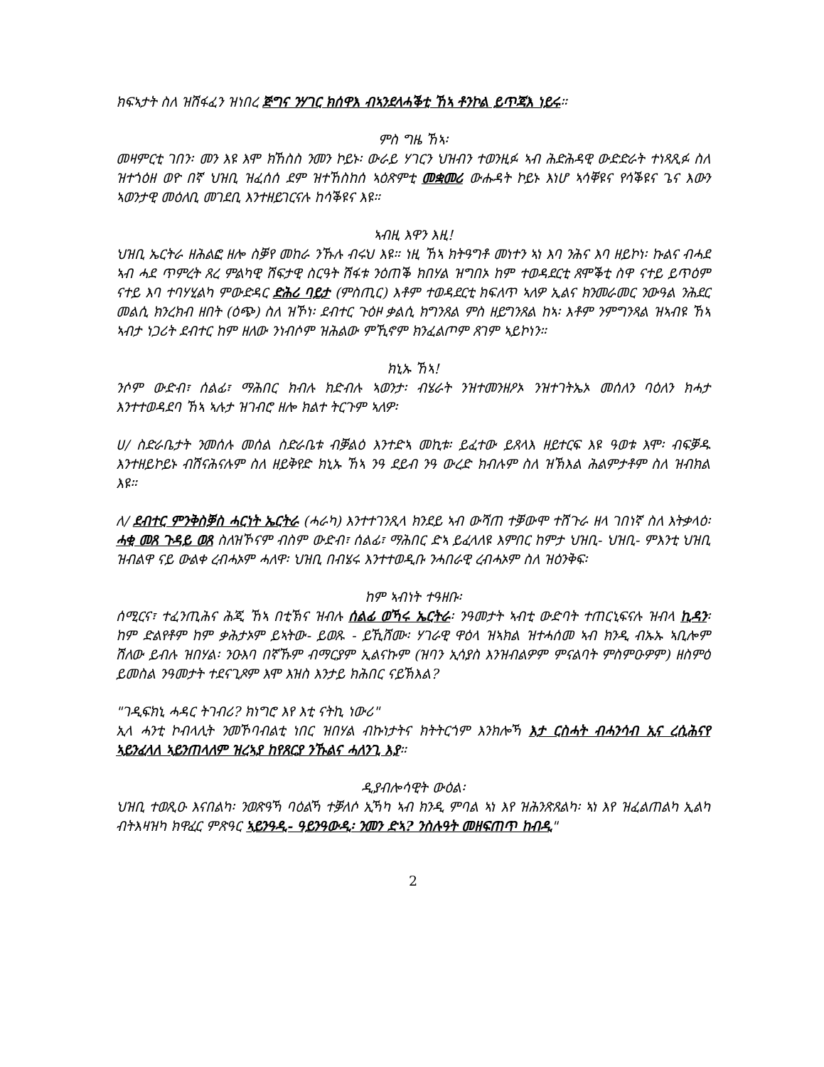ክፍኣታት ስለ ዝሽፋፈን ዝነበረ ጅግና ንሃገር ክሰዋእ ብኣንደላሓቕቲ ኸኣ ቶንኮል ይጥጃእ ነይሩ።
ምስ ግዜ ኸኣ፡
መዛምርቲ ገበን፡ መን እዩ እሞ ክኸስስ ንመን ኮይኑ፡ ውራይ ሃገርን ህዝብን ተወንዚፉ ኣብ ሕድሕዳዊ ውድድራት ተነጻጺፉ ስለ ዝተጎዕዘ ወዮ በኛ ህዝቢ ዝፈሰሰ ደም ዝተኸስከሰ ኣዕጽምቲ መቋመሪ ውሑዳት ኮይኑ እነሆ ኣሳቐዩና የሳቕዩና ጌና እውን ኣወንታዊ መዕለቢ መገደቢ እንተዘይገርናሉ ከሳቕዩና እዩ።
ኣብዚ እዋን እዚ!
ህዝቢ ኤርትራ ዘሕልፎ ዘሎ ስቓየ መከራ ንኹሉ ብሩህ እዩ። ነዚ ኸኣ ክትዓግቶ መነተን ኣነ እባ ንሕና እባ ዘይኮነ፡ ኩልና ብሓደ ኣብ ሓደ ጥምረት ጸረ ምልካዊ ሽፍታዊ ስርዓት ሽፋቱ ንዕጠቕ ክበሃል ዝግበኦ ከም ተወዳደርቲ ጸሞቕቲ ስዋ ናተይ ይጥዕም ናተይ እባ ተባሃሂልካ ምውድዳር ድሕሪ ባይታ (ምስጢር) እቶም ተወዳደርቲ ክፍለጥ ኣለዎ ኢልና ክንመራመር ንውዓል ንሕደር መልሲ ክንረክብ ዘበት (ዕጭ) ስለ ዝኾነ፡ ደብተር ጉዕዞ ቃልሲ ክግንጸል ምስ ዘይግንጸል ከኣ፡ እቶም ንምግንጻል ዝኣብዩ ኸኣ ኣብታ ነጋሪት ደብተር ከም ዘለው ንነብሶም ዝሕልው ምኺኖም ክንፈልጦም ጸገም ኣይኮነን።
ክኒኡ ኸኣ!
ንሶም ውድብ፣ ሰልፊ፣ ማሕበር ክብሉ ክድብሉ ኣወንታ፡ ብሄራት ንዝተመንዘዖኦ ንዝተገትኤኦ መሰለን ባዕለን ክሓታ እንተተወዳደባ ኸኣ ኣሉታ ዝገብሮ ዘሎ ክልተ ትርጉም ኣለዎ፡
ሀ/ ስድራቤታት ንመሰሉ መሰል ስድራቤቱ ብቓልዕ እንተድኣ መኪቱ፡ ይፈተው ይጸላእ ዘይተርፍ እዩ ዓወቱ እሞ፡ ብፍቓዱ እንተዘይኮይኑ ብሽናሕናሉም ስለ ዘይቅየድ ክኒኡ ኸኣ ንዓ ደይብ ንዓ ውረድ ክብሉም ስለ ዝኽእል ሕልምታቶም ስለ ዝብክል እዩ።
ለ/ ደብተር ምንቅስቓስ ሓርነት ኤርትራ (ሓራካ) እንተተገንጺላ ክንደይ ኣብ ውሻጠ ተቓውሞ ተሸጉራ ዘላ ገበነኛ ስለ እትቃላዕ፡ ሓቂ መጸ ጉዳይ ወጸ ስለዝኾናም ብስም ውድብ፣ ሰልፊ፣ ማሕበር ድኣ ይፈላለዩ እምበር ከምታ ህዝቢ- ህዝቢ- ምእንቲ ህዝቢ ዝብልዋ ናይ ውልቀ ረብሓኦም ሓለዋ፡ ህዝቢ በብሄሩ እንተተወዲቡ ንሓበራዊ ረብሓኦም ስለ ዝዕንቅፍ፡
ከም ኣብነት ተዓዘቡ፡
ሰሚርና፣ ተፈንጢሕና ሕጂ ኸኣ በቲኽና ዝብሉ ሰልፊ ወኻሩ ኤርትራ፡ ንዓመታት ኣብቲ ውድባት ተጠርኒፍናሉ ዝብላ ኪዳን፡ ከም ድልየቶም ከም ቃሕታኦም ይኣትው- ይወጹ - ይኺሸሙ፡ ሃገራዊ ዋዕላ ዝኣክል ዝተሓሰመ ኣብ ክንዲ ብኡኡ ኣቢሎም ሽለው ይብሉ ዝበሃል፡ ንዑእባ በኛኹም ብማርያም ኢልናኩም (ዝባን ኢሳያስ እንዝብልዎም ምናልባት ምስምዑዎም) ዘስምዕ ይመስል ንዓመታት ተደናጊጾም እሞ እዝስ እንታይ ክሕበር ናይኽእል?
"ገዲፍክኒ ሓዳር ትገብሪ? ክነግሮ እየ እቲ ናትኪ ነውሪ"
ኢላ ሓንቲ ኮብላሊት ንመኾባብልቲ ነበር ዝበሃል ብኩነታትና ክትትርጎም እንክሎኻ እታ ርስሓት ብሓንሳብ ኢና ረሲሕናየ ኣይንፈላለ ኣይንጠላለም ዝረኣያ ከየጸርያ ንኹልና ሓለንጊ እያ።
ዲያብሎሳዊት ውዕል፡
ህዝቢ ተወጺዑ እናበልካ፡ ንወጽዓኻ ባዕልኻ ተቓለሶ ኢኻካ ኣብ ክንዲ ምባል ኣነ እየ ዝሕንጽጸልካ፡ ኣነ እየ ዝፈልጠልካ ኢልካ ብትእዛዝካ ክዋፈር ምጽዓር ኣይንዓዲ- ዓይንዓውዲ፡ ንመን ድኣ? ንስሉዓት መዘፍጠጥ ከብዲ"
2